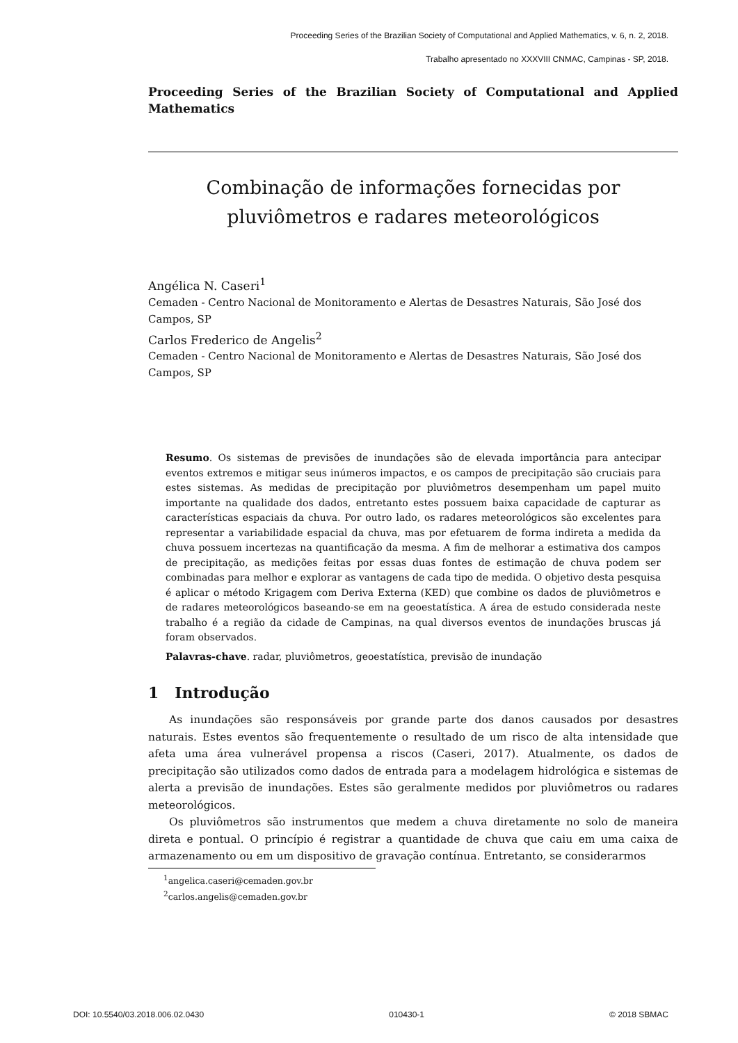Proceeding Series of the Brazilian Society of Computational and Applied Mathematics, v. 6, n. 2, 2018.
Trabalho apresentado no XXXVIII CNMAC, Campinas - SP, 2018.
Proceeding Series of the Brazilian Society of Computational and Applied Mathematics
Combinação de informações fornecidas por pluviômetros e radares meteorológicos
Angélica N. Caseri<sup>1</sup>
Cemaden - Centro Nacional de Monitoramento e Alertas de Desastres Naturais, São José dos Campos, SP
Carlos Frederico de Angelis<sup>2</sup>
Cemaden - Centro Nacional de Monitoramento e Alertas de Desastres Naturais, São José dos Campos, SP
Resumo. Os sistemas de previsões de inundações são de elevada importância para antecipar eventos extremos e mitigar seus inúmeros impactos, e os campos de precipitação são cruciais para estes sistemas. As medidas de precipitação por pluviômetros desempenham um papel muito importante na qualidade dos dados, entretanto estes possuem baixa capacidade de capturar as características espaciais da chuva. Por outro lado, os radares meteorológicos são excelentes para representar a variabilidade espacial da chuva, mas por efetuarem de forma indireta a medida da chuva possuem incertezas na quantificação da mesma. A fim de melhorar a estimativa dos campos de precipitação, as medições feitas por essas duas fontes de estimação de chuva podem ser combinadas para melhor e explorar as vantagens de cada tipo de medida. O objetivo desta pesquisa é aplicar o método Krigagem com Deriva Externa (KED) que combine os dados de pluviômetros e de radares meteorológicos baseando-se em na geoestatística. A área de estudo considerada neste trabalho é a região da cidade de Campinas, na qual diversos eventos de inundações bruscas já foram observados.
Palavras-chave. radar, pluviômetros, geoestatística, previsão de inundação
1 Introdução
As inundações são responsáveis por grande parte dos danos causados por desastres naturais. Estes eventos são frequentemente o resultado de um risco de alta intensidade que afeta uma área vulnerável propensa a riscos (Caseri, 2017). Atualmente, os dados de precipitação são utilizados como dados de entrada para a modelagem hidrológica e sistemas de alerta a previsão de inundações. Estes são geralmente medidos por pluviômetros ou radares meteorológicos.
Os pluviômetros são instrumentos que medem a chuva diretamente no solo de maneira direta e pontual. O princípio é registrar a quantidade de chuva que caiu em uma caixa de armazenamento ou em um dispositivo de gravação contínua. Entretanto, se considerarmos
<sup>1</sup> angelica.caseri@cemaden.gov.br
<sup>2</sup> carlos.angelis@cemaden.gov.br
DOI: 10.5540/03.2018.006.02.0430 010430-1 © 2018 SBMAC